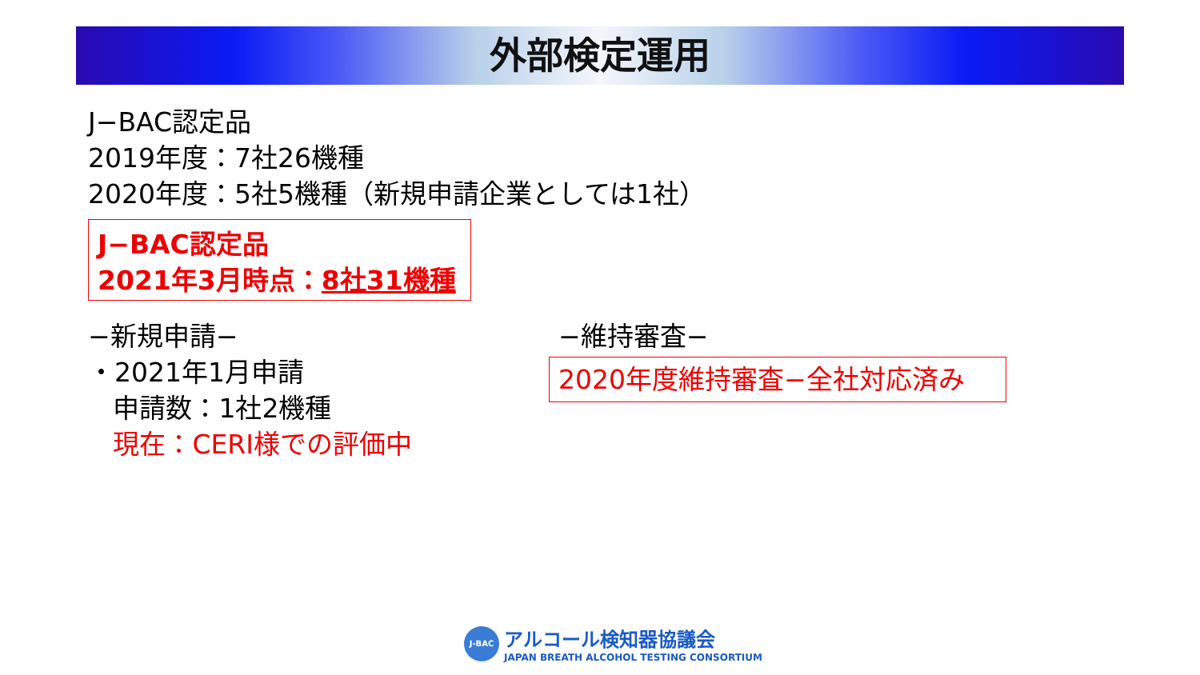外部検定運用
J−BAC認定品
2019年度：7社26機種
2020年度：5社5機種（新規申請企業としては1社）
J−BAC認定品
2021年3月時点：8社31機種
−新規申請−
・2021年1月申請
申請数：1社2機種
現在：CERI様での評価中
−維持審査−
2020年度維持審査−全社対応済み
J-BAC
アルコール検知器協議会
JAPAN BREATH ALCOHOL TESTING CONSORTIUM